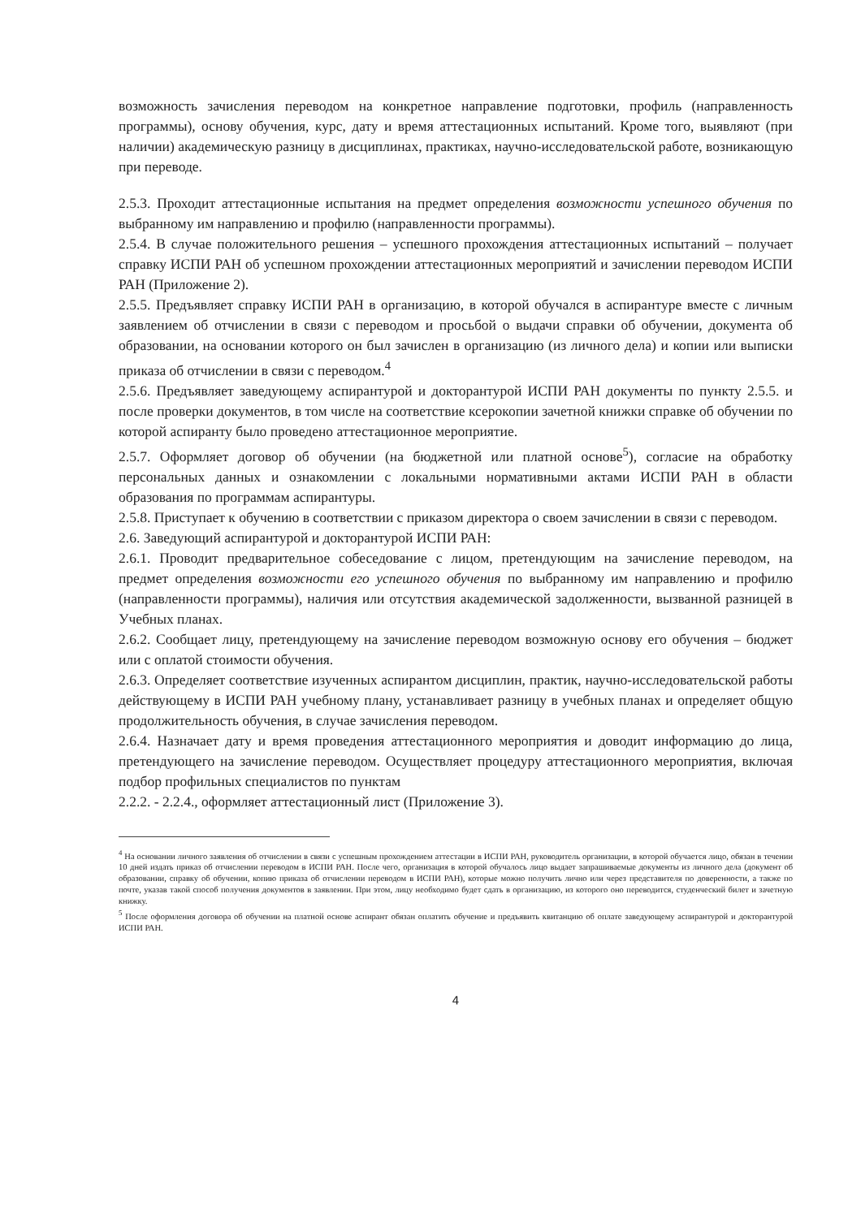возможность зачисления переводом на конкретное направление подготовки, профиль (направленность программы), основу обучения, курс, дату и время аттестационных испытаний. Кроме того, выявляют (при наличии) академическую разницу в дисциплинах, практиках, научно-исследовательской работе, возникающую при переводе.
2.5.3. Проходит аттестационные испытания на предмет определения возможности успешного обучения по выбранному им направлению и профилю (направленности программы).
2.5.4. В случае положительного решения – успешного прохождения аттестационных испытаний – получает справку ИСПИ РАН об успешном прохождении аттестационных мероприятий и зачислении переводом ИСПИ РАН (Приложение 2).
2.5.5. Предъявляет справку ИСПИ РАН в организацию, в которой обучался в аспирантуре вместе с личным заявлением об отчислении в связи с переводом и просьбой о выдачи справки об обучении, документа об образовании, на основании которого он был зачислен в организацию (из личного дела) и копии или выписки приказа об отчислении в связи с переводом.<sup>4</sup>
2.5.6. Предъявляет заведующему аспирантурой и докторантурой ИСПИ РАН документы по пункту 2.5.5. и после проверки документов, в том числе на соответствие ксерокопии зачетной книжки справке об обучении по которой аспиранту было проведено аттестационное мероприятие.
2.5.7. Оформляет договор об обучении (на бюджетной или платной основе<sup>5</sup>), согласие на обработку персональных данных и ознакомлении с локальными нормативными актами ИСПИ РАН в области образования по программам аспирантуры.
2.5.8. Приступает к обучению в соответствии с приказом директора о своем зачислении в связи с переводом.
2.6. Заведующий аспирантурой и докторантурой ИСПИ РАН:
2.6.1. Проводит предварительное собеседование с лицом, претендующим на зачисление переводом, на предмет определения возможности его успешного обучения по выбранному им направлению и профилю (направленности программы), наличия или отсутствия академической задолженности, вызванной разницей в Учебных планах.
2.6.2. Сообщает лицу, претендующему на зачисление переводом возможную основу его обучения – бюджет или с оплатой стоимости обучения.
2.6.3. Определяет соответствие изученных аспирантом дисциплин, практик, научно-исследовательской работы действующему в ИСПИ РАН учебному плану, устанавливает разницу в учебных планах и определяет общую продолжительность обучения, в случае зачисления переводом.
2.6.4. Назначает дату и время проведения аттестационного мероприятия и доводит информацию до лица, претендующего на зачисление переводом. Осуществляет процедуру аттестационного мероприятия, включая подбор профильных специалистов по пунктам
2.2.2. - 2.2.4., оформляет аттестационный лист (Приложение 3).
<sup>4</sup> На основании личного заявления об отчислении в связи с успешным прохождением аттестации в ИСПИ РАН, руководитель организации, в которой обучается лицо, обязан в течении 10 дней издать приказ об отчислении переводом в ИСПИ РАН. После чего, организация в которой обучалось лицо выдает запрашиваемые документы из личного дела (документ об образовании, справку об обучении, копию приказа об отчислении переводом в ИСПИ РАН), которые можно получить лично или через представителя по доверенности, а также по почте, указав такой способ получения документов в заявлении. При этом, лицу необходимо будет сдать в организацию, из которого оно переводится, студенческий билет и зачетную книжку.
<sup>5</sup> После оформления договора об обучении на платной основе аспирант обязан оплатить обучение и предъявить квитанцию об оплате заведующему аспирантурой и докторантурой ИСПИ РАН.
4